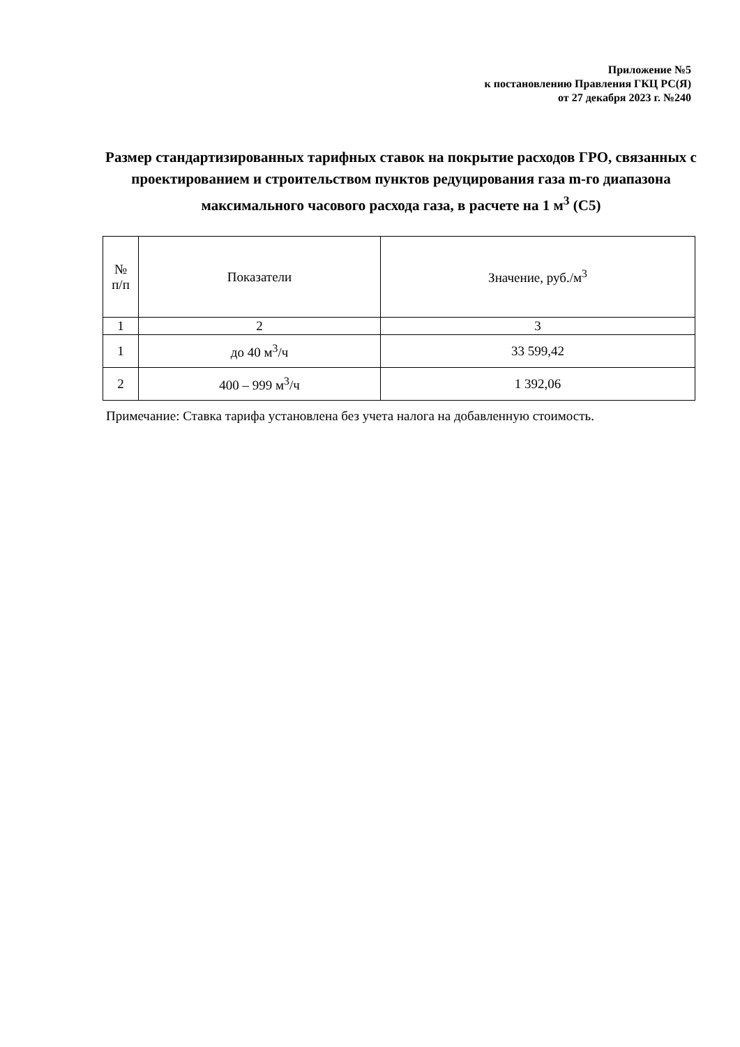Приложение №5
к постановлению Правления ГКЦ РС(Я)
от 27 декабря 2023 г. №240
Размер стандартизированных тарифных ставок на покрытие расходов ГРО, связанных с проектированием и строительством пунктов редуцирования газа m-го диапазона максимального часового расхода газа, в расчете на 1 м<sup>3</sup> (С5)
| № п/п | Показатели | Значение, руб./м<sup>3</sup> |
| --- | --- | --- |
| 1 | 2 | 3 |
| 1 | до 40 м<sup>3</sup>/ч | 33 599,42 |
| 2 | 400 – 999 м<sup>3</sup>/ч | 1 392,06 |
Примечание: Ставка тарифа установлена без учета налога на добавленную стоимость.